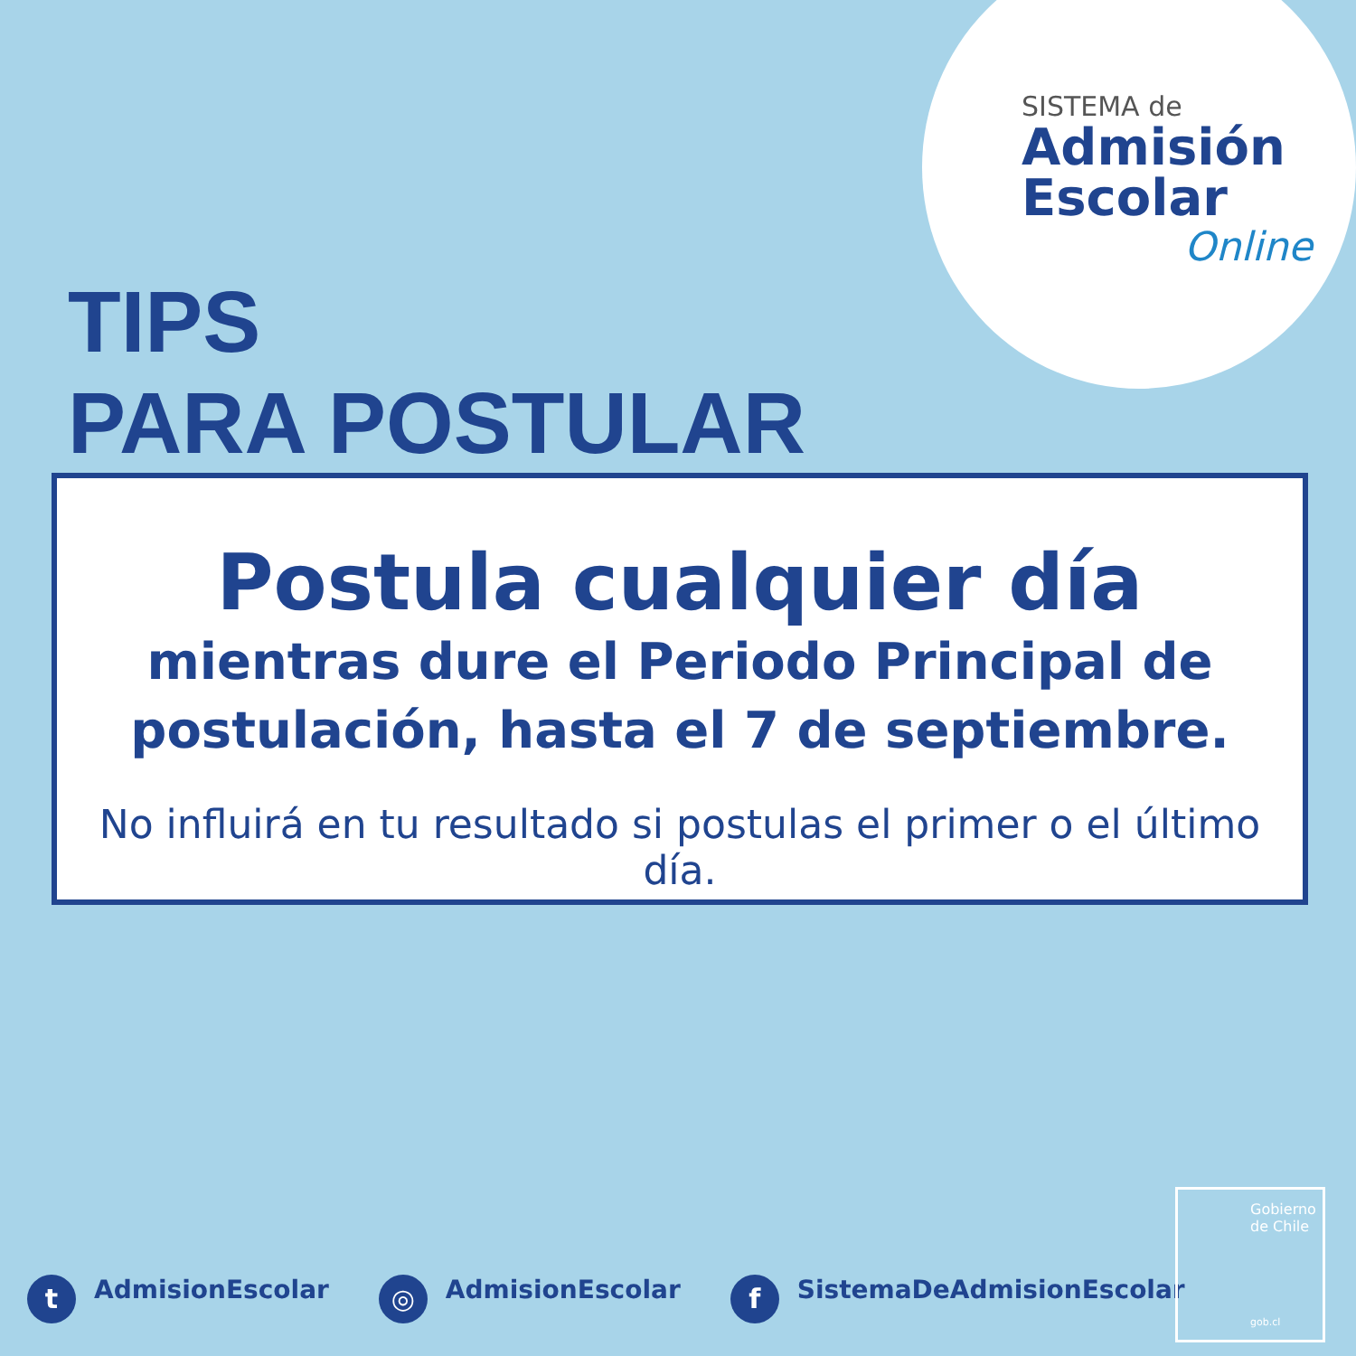SISTEMA de
Admisión
Escolar
Online
TIPS
PARA POSTULAR
Postula cualquier día
mientras dure el Periodo Principal de
postulación, hasta el 7 de septiembre.
No influirá en tu resultado si postulas el primer o el último día.
t AdmisionEscolar
◎ AdmisionEscolar
f SistemaDeAdmisionEscolar
Gobierno
de Chile
gob.cl